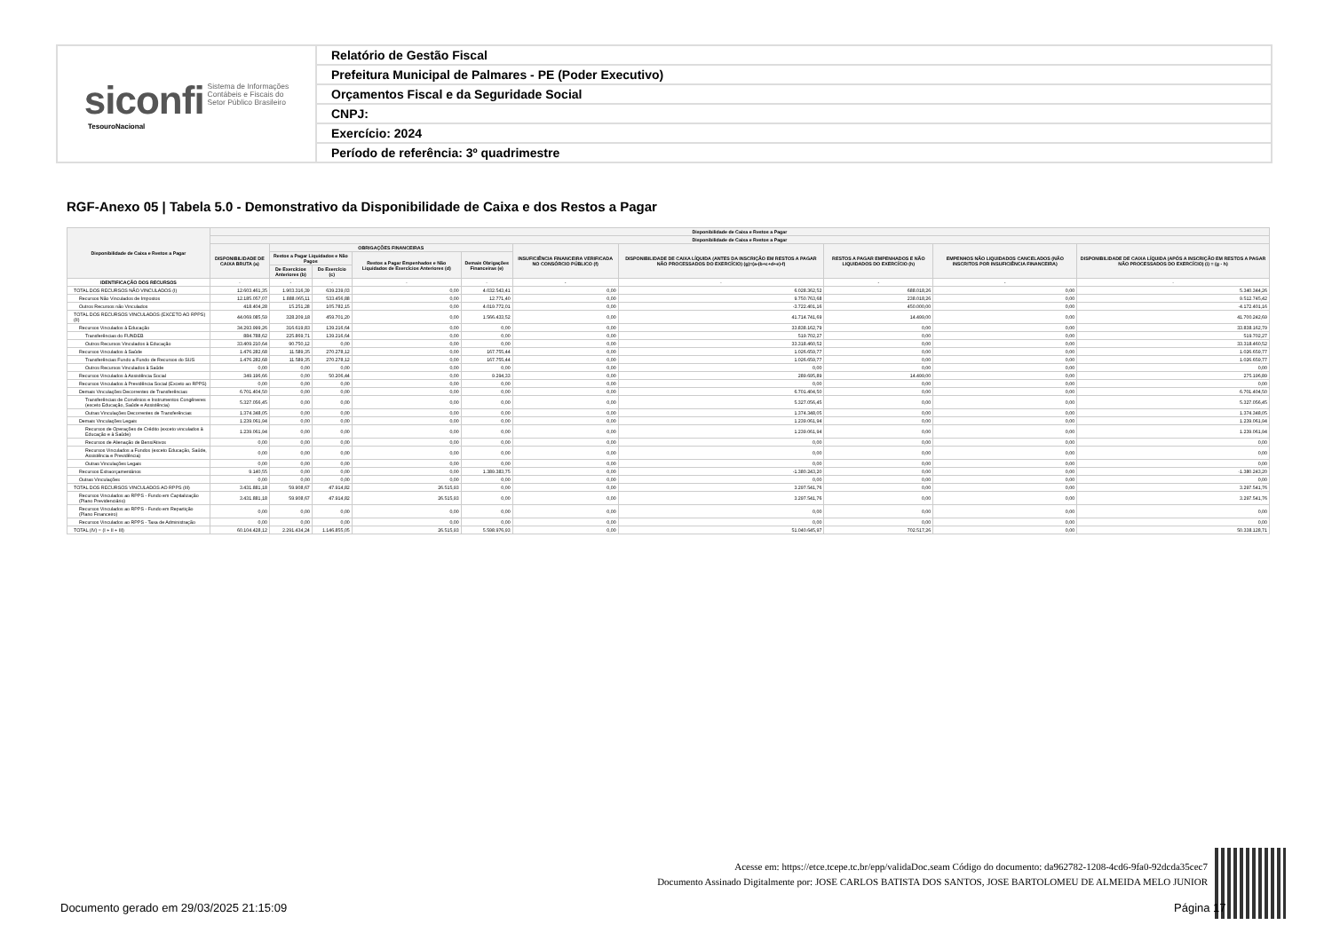| siconfi Sistema de Informações Contábeis e Fiscais do Setor Público Brasileiro TesouroNacional | Relatório de Gestão Fiscal |
| | Prefeitura Municipal de Palmares - PE (Poder Executivo) |
| | Orçamentos Fiscal e da Seguridade Social |
| | CNPJ: |
| | Exercício: 2024 |
| | Período de referência: 3º quadrimestre |
RGF-Anexo 05 | Tabela 5.0 - Demonstrativo da Disponibilidade de Caixa e dos Restos a Pagar
| Disponibilidade de Caixa e Restos a Pagar | Disponibilidade de Caixa e Restos a Pagar | | | | | | | | | |
| --- | --- | --- | --- | --- | --- | --- | --- | --- | --- | --- |
| | Disponibilidade de Caixa e Restos a Pagar | | | | | | | | | |
| | DISPONIBILIDADE DE CAIXA BRUTA (a) | OBRIGAÇÕES FINANCEIRAS | | | | INSUFICIÊNCIA FINANCEIRA VERIFICADA NO CONSÓRCIO PÚBLICO (f) | DISPONIBILIDADE DE CAIXA LÍQUIDA (ANTES DA INSCRIÇÃO EM RESTOS A PAGAR NÃO PROCESSADOS DO EXERCÍCIO) (g)=(a-(b+c+d+e)-f) | RESTOS A PAGAR EMPENHADOS E NÃO LIQUIDADOS DO EXERCÍCIO (h) | EMPENHOS NÃO LIQUIDADOS CANCELADOS (NÃO INSCRITOS POR INSUFICIÊNCIA FINANCEIRA) | DISPONIBILIDADE DE CAIXA LÍQUIDA (APÓS A INSCRIÇÃO EM RESTOS A PAGAR NÃO PROCESSADOS DO EXERCÍCIO) (i) = (g - h) |
| | | Restos a Pagar Liquidados e Não Pagos | | Restos a Pagar Empenhados e Não Liquidados de Exercícios Anteriores (d) | Demais Obrigações Financeiras (e) | | | | | |
| | | De Exercícios Anteriores (b) | Do Exercício (c) | | | | | | | |
| IDENTIFICAÇÃO DOS RECURSOS | - | - | - | - | - | - | - | - | - | - |
| TOTAL DOS RECURSOS NÃO VINCULADOS (I) | 12.603.461,35 | 1.903.316,39 | 639.239,03 | 0,00 | 4.032.543,41 | 0,00 | 6.028.362,52 | 688.018,26 | 0,00 | 5.340.344,26 |
| Recursos Não Vinculados de Impostos | 12.185.057,07 | 1.888.065,11 | 533.456,88 | 0,00 | 12.771,40 | 0,00 | 9.750.763,68 | 238.018,26 | 0,00 | 9.512.745,42 |
| Outros Recursos não Vinculados | 418.404,28 | 15.251,28 | 105.782,15 | 0,00 | 4.019.772,01 | 0,00 | -3.722.401,16 | 450.000,00 | 0,00 | -4.172.401,16 |
| TOTAL DOS RECURSOS VINCULADOS (EXCETO AO RPPS) (II) | 44.069.085,59 | 328.209,18 | 459.701,20 | 0,00 | 1.566.433,52 | 0,00 | 41.714.741,69 | 14.499,00 | 0,00 | 41.700.242,69 |
| Recursos Vinculados à Educação | 34.293.999,26 | 316.619,83 | 139.216,64 | 0,00 | 0,00 | 0,00 | 33.838.162,79 | 0,00 | 0,00 | 33.838.162,79 |
| Transferências do FUNDEB | 884.788,62 | 225.869,71 | 139.216,64 | 0,00 | 0,00 | 0,00 | 519.702,27 | 0,00 | 0,00 | 519.702,27 |
| Outros Recursos Vinculados à Educação | 33.409.210,64 | 90.750,12 | 0,00 | 0,00 | 0,00 | 0,00 | 33.318.460,52 | 0,00 | 0,00 | 33.318.460,52 |
| Recursos Vinculados à Saúde | 1.476.282,68 | 11.589,35 | 270.278,12 | 0,00 | 167.755,44 | 0,00 | 1.026.659,77 | 0,00 | 0,00 | 1.026.659,77 |
| Transferências Fundo a Fundo de Recursos do SUS | 1.476.282,68 | 11.589,35 | 270.278,12 | 0,00 | 167.755,44 | 0,00 | 1.026.659,77 | 0,00 | 0,00 | 1.026.659,77 |
| Outros Recursos Vinculados à Saúde | 0,00 | 0,00 | 0,00 | 0,00 | 0,00 | 0,00 | 0,00 | 0,00 | 0,00 | 0,00 |
| Recursos Vinculados à Assistência Social | 349.196,66 | 0,00 | 50.206,44 | 0,00 | 9.294,33 | 0,00 | 289.695,89 | 14.499,00 | 0,00 | 275.196,89 |
| Recursos Vinculados à Previdência Social (Exceto ao RPPS) | 0,00 | 0,00 | 0,00 | 0,00 | 0,00 | 0,00 | 0,00 | 0,00 | 0,00 | 0,00 |
| Demais Vinculações Decorrentes de Transferências | 6.701.404,50 | 0,00 | 0,00 | 0,00 | 0,00 | 0,00 | 6.701.404,50 | 0,00 | 0,00 | 6.701.404,50 |
| Transferências de Convênios e Instrumentos Congêneres (exceto Educação, Saúde e Assistência) | 5.327.056,45 | 0,00 | 0,00 | 0,00 | 0,00 | 0,00 | 5.327.056,45 | 0,00 | 0,00 | 5.327.056,45 |
| Outras Vinculações Decorrentes de Transferências | 1.374.348,05 | 0,00 | 0,00 | 0,00 | 0,00 | 0,00 | 1.374.348,05 | 0,00 | 0,00 | 1.374.348,05 |
| Demais Vinculações Legais | 1.239.061,94 | 0,00 | 0,00 | 0,00 | 0,00 | 0,00 | 1.239.061,94 | 0,00 | 0,00 | 1.239.061,94 |
| Recursos de Operações de Crédito (exceto vinculados à Educação e à Saúde) | 1.239.061,94 | 0,00 | 0,00 | 0,00 | 0,00 | 0,00 | 1.239.061,94 | 0,00 | 0,00 | 1.239.061,94 |
| Recursos de Alienação de Bens/Ativos | 0,00 | 0,00 | 0,00 | 0,00 | 0,00 | 0,00 | 0,00 | 0,00 | 0,00 | 0,00 |
| Recursos Vinculados a Fundos (exceto Educação, Saúde, Assistência e Previdência) | 0,00 | 0,00 | 0,00 | 0,00 | 0,00 | 0,00 | 0,00 | 0,00 | 0,00 | 0,00 |
| Outras Vinculações Legais | 0,00 | 0,00 | 0,00 | 0,00 | 0,00 | 0,00 | 0,00 | 0,00 | 0,00 | 0,00 |
| Recursos Extraorçamentários | 9.140,55 | 0,00 | 0,00 | 0,00 | 1.389.383,75 | 0,00 | -1.380.243,20 | 0,00 | 0,00 | -1.380.243,20 |
| Outras Vinculações | 0,00 | 0,00 | 0,00 | 0,00 | 0,00 | 0,00 | 0,00 | 0,00 | 0,00 | 0,00 |
| TOTAL DOS RECURSOS VINCULADOS AO RPPS (III) | 3.431.881,18 | 59.908,67 | 47.914,82 | 26.515,93 | 0,00 | 0,00 | 3.297.541,76 | 0,00 | 0,00 | 3.297.541,76 |
| Recursos Vinculados ao RPPS - Fundo em Capitalização (Plano Previdenciário) | 3.431.881,18 | 59.908,67 | 47.914,82 | 26.515,93 | 0,00 | 0,00 | 3.297.541,76 | 0,00 | 0,00 | 3.297.541,76 |
| Recursos Vinculados ao RPPS - Fundo em Repartição (Plano Financeiro) | 0,00 | 0,00 | 0,00 | 0,00 | 0,00 | 0,00 | 0,00 | 0,00 | 0,00 | 0,00 |
| Recursos Vinculados ao RPPS - Taxa de Administração | 0,00 | 0,00 | 0,00 | 0,00 | 0,00 | 0,00 | 0,00 | 0,00 | 0,00 | 0,00 |
| TOTAL (IV) = (I + II + III) | 60.104.428,12 | 2.291.434,24 | 1.146.855,05 | 26.515,93 | 5.598.976,93 | 0,00 | 51.040.645,97 | 702.517,26 | 0,00 | 50.338.128,71 |
Acesse em: https://etce.tcepe.tc.br/epp/validaDoc.seam Código do documento: da962782-1208-4cd6-9fa0-92dcda35cec7
Documento Assinado Digitalmente por: JOSE CARLOS BATISTA DOS SANTOS, JOSE BARTOLOMEU DE ALMEIDA MELO JUNIOR
Documento gerado em 29/03/2025 21:15:09
Página 17